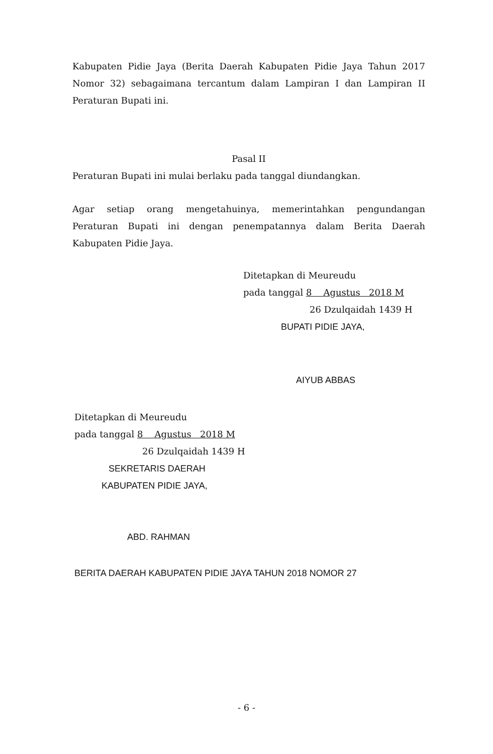Kabupaten Pidie Jaya (Berita Daerah Kabupaten Pidie Jaya Tahun 2017 Nomor 32) sebagaimana tercantum dalam Lampiran I dan Lampiran II Peraturan Bupati ini.
Pasal II
Peraturan Bupati ini mulai berlaku pada tanggal diundangkan.
Agar setiap orang mengetahuinya, memerintahkan pengundangan Peraturan Bupati ini dengan penempatannya dalam Berita Daerah Kabupaten Pidie Jaya.
Ditetapkan di Meureudu
pada tanggal 8 Agustus 2018 M
26 Dzulqaidah 1439 H
BUPATI PIDIE JAYA,
AIYUB ABBAS
Ditetapkan di Meureudu
pada tanggal 8 Agustus 2018 M
26 Dzulqaidah 1439 H
SEKRETARIS DAERAH
KABUPATEN PIDIE JAYA,
ABD. RAHMAN
BERITA DAERAH KABUPATEN PIDIE JAYA TAHUN 2018 NOMOR 27
- 6 -